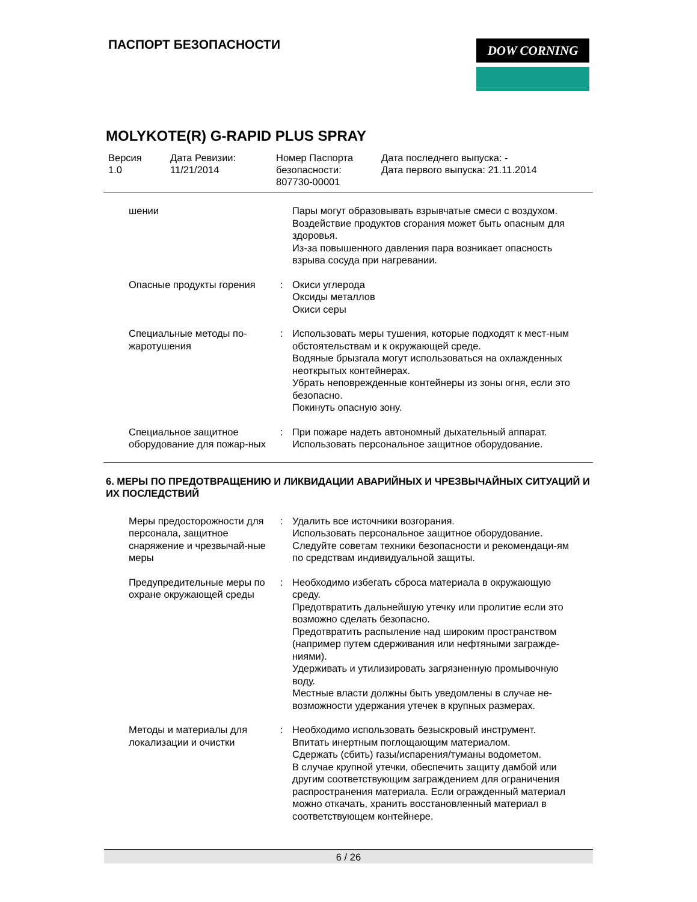ПАСПОРТ БЕЗОПАСНОСТИ DOW CORNING
MOLYKOTE(R) G-RAPID PLUS SPRAY
Версия
1.0
Дата Ревизии:
11/21/2014
Номер Паспорта
безопасности:
807730-00001
Дата последнего выпуска: -
Дата первого выпуска: 21.11.2014
шении Пары могут образовывать взрывчатые смеси с воздухом.
Воздействие продуктов сгорания может быть опасным для здоровья.
Из-за повышенного давления пара возникает опасность взрыва сосуда при нагревании.
Опасные продукты горения : Окиси углерода
Оксиды металлов
Окиси серы
Специальные методы по-жаротушения
: Использовать меры тушения, которые подходят к мест-ным обстоятельствам и к окружающей среде.
Водяные брызгала могут использоваться на охлажденных неоткрытых контейнерах.
Убрать неповрежденные контейнеры из зоны огня, если это безопасно.
Покинуть опасную зону.
Специальное защитное оборудование для пожар-ных
: При пожаре надеть автономный дыхательный аппарат.
Использовать персональное защитное оборудование.
6. МЕРЫ ПО ПРЕДОТВРАЩЕНИЮ И ЛИКВИДАЦИИ АВАРИЙНЫХ И ЧРЕЗВЫЧАЙНЫХ СИТУАЦИЙ И ИХ ПОСЛЕДСТВИЙ
Меры предосторожности для персонала, защитное снаряжение и чрезвычай-ные меры
: Удалить все источники возгорания.
Использовать персональное защитное оборудование.
Следуйте советам техники безопасности и рекомендаци-ям по средствам индивидуальной защиты.
Предупредительные меры по охране окружающей среды
: Необходимо избегать сброса материала в окружающую среду.
Предотвратить дальнейшую утечку или пролитие если это возможно сделать безопасно.
Предотвратить распыление над широким пространством (например путем сдерживания или нефтяными загражде-ниями).
Удерживать и утилизировать загрязненную промывочную воду.
Местные власти должны быть уведомлены в случае не-возможности удержания утечек в крупных размерах.
Методы и материалы для локализации и очистки
: Необходимо использовать безыскровый инструмент.
Впитать инертным поглощающим материалом.
Сдержать (сбить) газы/испарения/туманы водометом.
В случае крупной утечки, обеспечить защиту дамбой или другим соответствующим заграждением для ограничения распространения материала. Если огражденный материал можно откачать, хранить восстановленный материал в соответствующем контейнере.
6 / 26